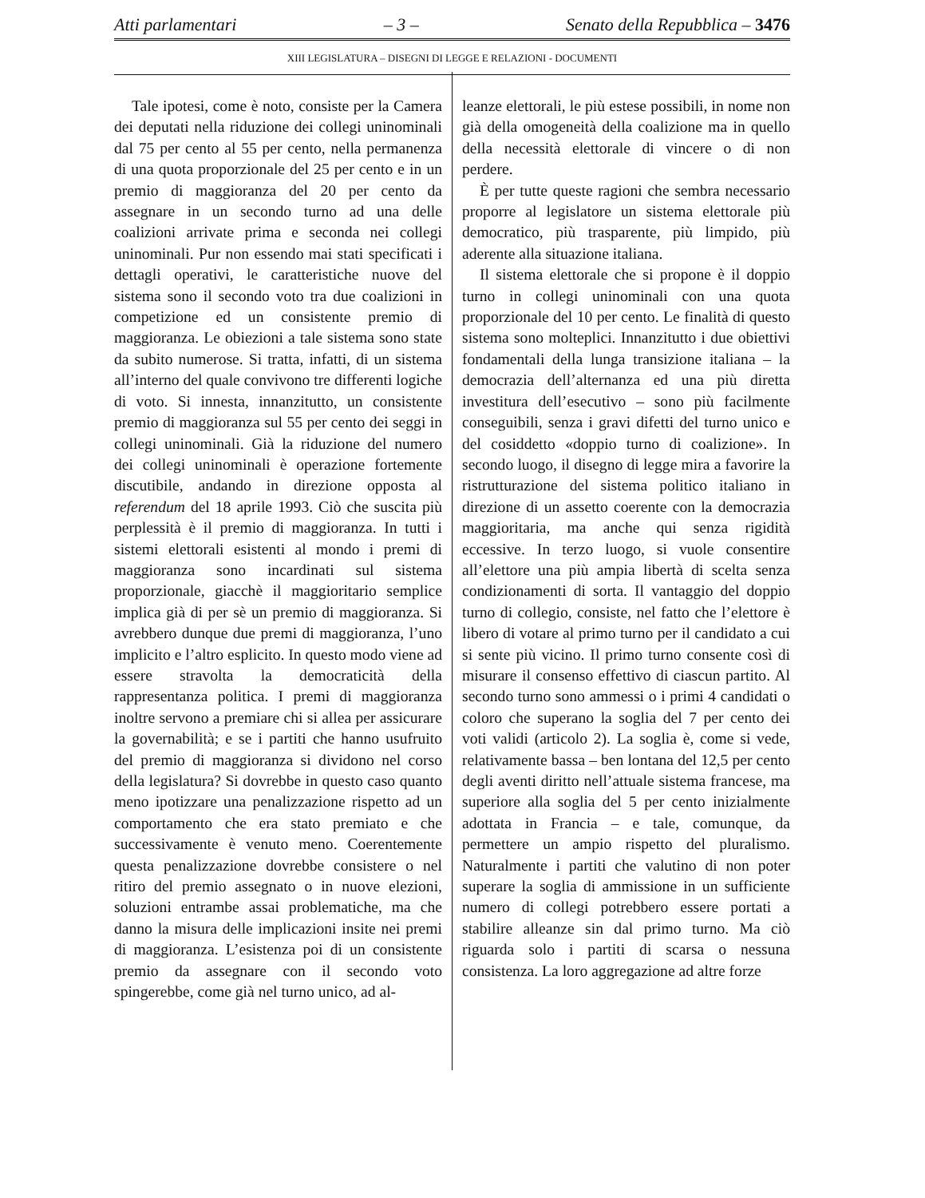Atti parlamentari – 3 – Senato della Repubblica – 3476
XIII LEGISLATURA – DISEGNI DI LEGGE E RELAZIONI - DOCUMENTI
Tale ipotesi, come è noto, consiste per la Camera dei deputati nella riduzione dei collegi uninominali dal 75 per cento al 55 per cento, nella permanenza di una quota proporzionale del 25 per cento e in un premio di maggioranza del 20 per cento da assegnare in un secondo turno ad una delle coalizioni arrivate prima e seconda nei collegi uninominali. Pur non essendo mai stati specificati i dettagli operativi, le caratteristiche nuove del sistema sono il secondo voto tra due coalizioni in competizione ed un consistente premio di maggioranza. Le obiezioni a tale sistema sono state da subito numerose. Si tratta, infatti, di un sistema all’interno del quale convivono tre differenti logiche di voto. Si innesta, innanzitutto, un consistente premio di maggioranza sul 55 per cento dei seggi in collegi uninominali. Già la riduzione del numero dei collegi uninominali è operazione fortemente discutibile, andando in direzione opposta al referendum del 18 aprile 1993. Ciò che suscita più perplessità è il premio di maggioranza. In tutti i sistemi elettorali esistenti al mondo i premi di maggioranza sono incardinati sul sistema proporzionale, giacchè il maggioritario semplice implica già di per sè un premio di maggioranza. Si avrebbero dunque due premi di maggioranza, l’uno implicito e l’altro esplicito. In questo modo viene ad essere stravolta la democraticità della rappresentanza politica. I premi di maggioranza inoltre servono a premiare chi si allea per assicurare la governabilità; e se i partiti che hanno usufruito del premio di maggioranza si dividono nel corso della legislatura? Si dovrebbe in questo caso quanto meno ipotizzare una penalizzazione rispetto ad un comportamento che era stato premiato e che successivamente è venuto meno. Coerentemente questa penalizzazione dovrebbe consistere o nel ritiro del premio assegnato o in nuove elezioni, soluzioni entrambe assai problematiche, ma che danno la misura delle implicazioni insite nei premi di maggioranza. L’esistenza poi di un consistente premio da assegnare con il secondo voto spingerebbe, come già nel turno unico, ad al-
leanze elettorali, le più estese possibili, in nome non già della omogeneità della coalizione ma in quello della necessità elettorale di vincere o di non perdere.
È per tutte queste ragioni che sembra necessario proporre al legislatore un sistema elettorale più democratico, più trasparente, più limpido, più aderente alla situazione italiana.
Il sistema elettorale che si propone è il doppio turno in collegi uninominali con una quota proporzionale del 10 per cento. Le finalità di questo sistema sono molteplici. Innanzitutto i due obiettivi fondamentali della lunga transizione italiana – la democrazia dell’alternanza ed una più diretta investitura dell’esecutivo – sono più facilmente conseguibili, senza i gravi difetti del turno unico e del cosiddetto «doppio turno di coalizione». In secondo luogo, il disegno di legge mira a favorire la ristrutturazione del sistema politico italiano in direzione di un assetto coerente con la democrazia maggioritaria, ma anche qui senza rigidità eccessive. In terzo luogo, si vuole consentire all’elettore una più ampia libertà di scelta senza condizionamenti di sorta. Il vantaggio del doppio turno di collegio, consiste, nel fatto che l’elettore è libero di votare al primo turno per il candidato a cui si sente più vicino. Il primo turno consente così di misurare il consenso effettivo di ciascun partito. Al secondo turno sono ammessi o i primi 4 candidati o coloro che superano la soglia del 7 per cento dei voti validi (articolo 2). La soglia è, come si vede, relativamente bassa – ben lontana del 12,5 per cento degli aventi diritto nell’attuale sistema francese, ma superiore alla soglia del 5 per cento inizialmente adottata in Francia – e tale, comunque, da permettere un ampio rispetto del pluralismo. Naturalmente i partiti che valutino di non poter superare la soglia di ammissione in un sufficiente numero di collegi potrebbero essere portati a stabilire alleanze sin dal primo turno. Ma ciò riguarda solo i partiti di scarsa o nessuna consistenza. La loro aggregazione ad altre forze